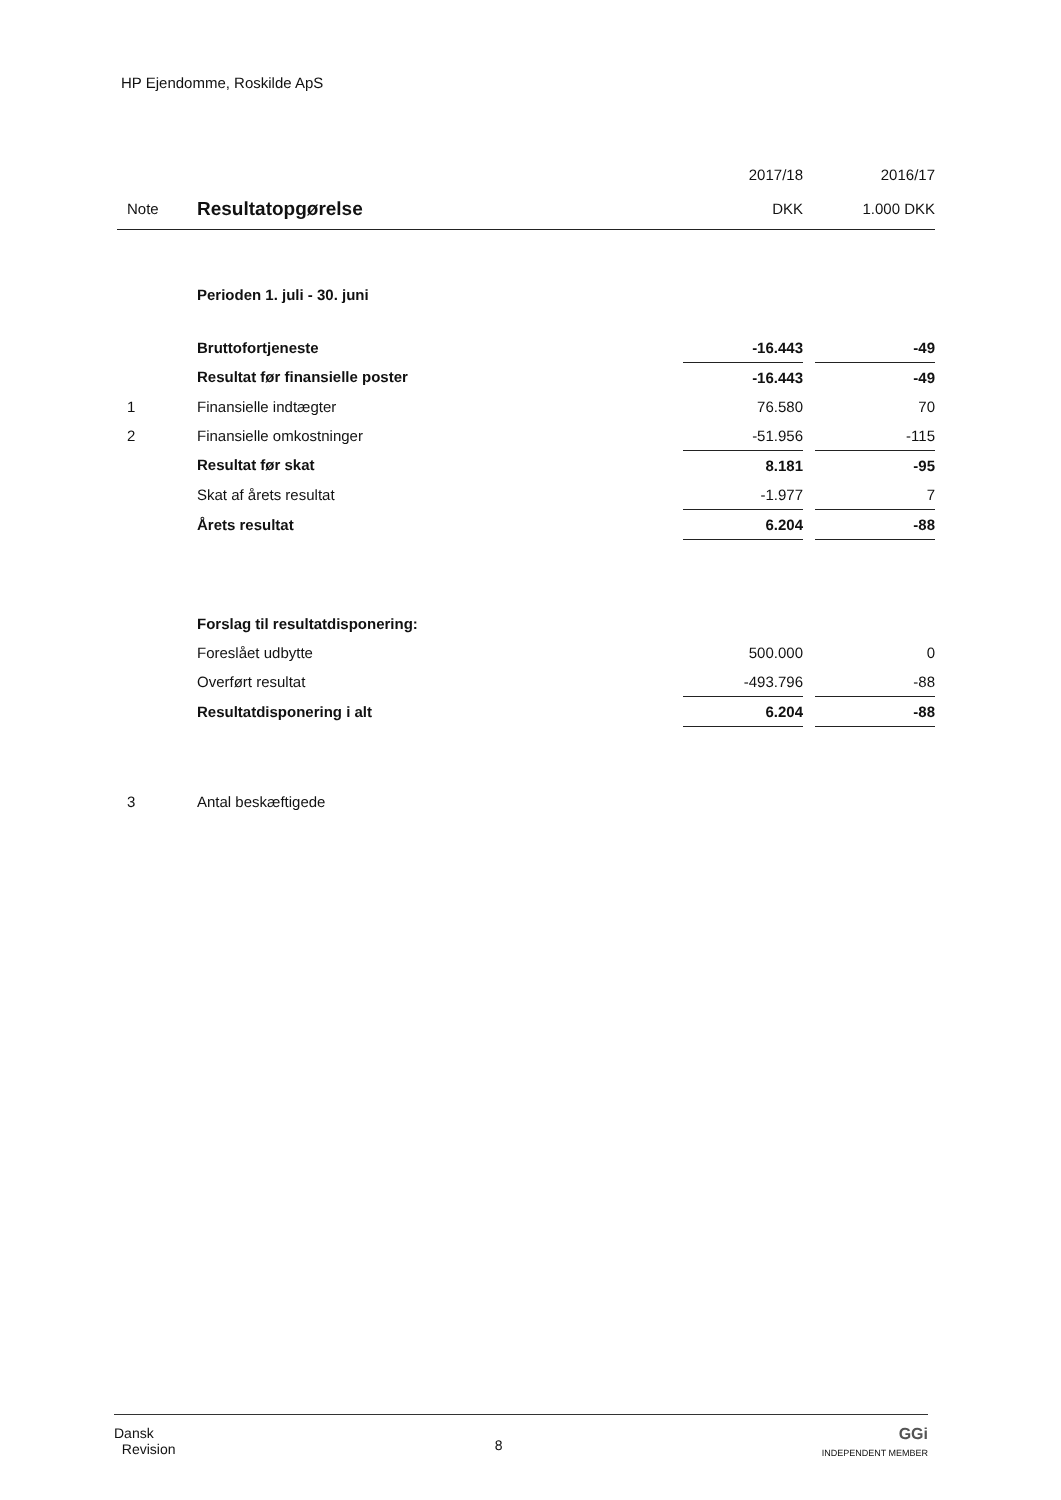HP Ejendomme, Roskilde ApS
| | | 2017/18 | | 2016/17 |
| --- | --- | --- | --- | --- |
| Note | Resultatopgørelse | DKK | | 1.000 DKK |
| | Perioden 1. juli - 30. juni | | | |
| | Bruttofortjeneste | -16.443 | | -49 |
| | Resultat før finansielle poster | -16.443 | | -49 |
| 1 | Finansielle indtægter | 76.580 | | 70 |
| 2 | Finansielle omkostninger | -51.956 | | -115 |
| | Resultat før skat | 8.181 | | -95 |
| | Skat af årets resultat | -1.977 | | 7 |
| | Årets resultat | 6.204 | | -88 |
| | Forslag til resultatdisponering: | | | |
| | Foreslået udbytte | 500.000 | | 0 |
| | Overført resultat | -493.796 | | -88 |
| | Resultatdisponering i alt | 6.204 | | -88 |
| 3 | Antal beskæftigede | | | |
Dansk
Revision
8
GGi
INDEPENDENT MEMBER